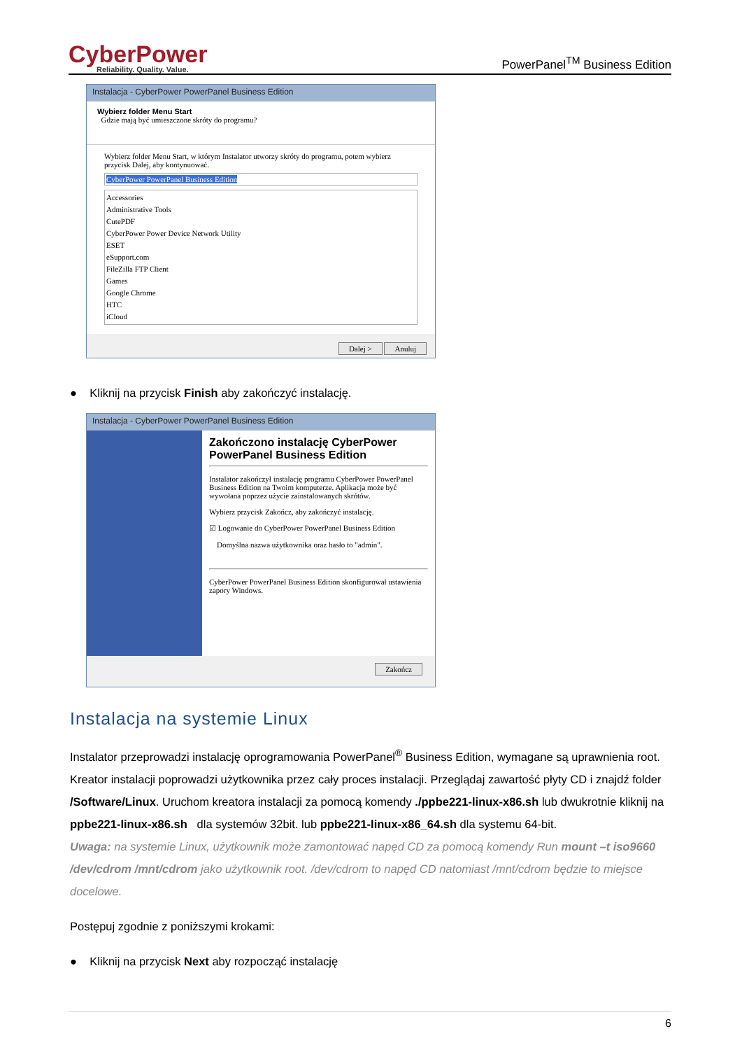CyberPower
Reliability. Quality. Value.
PowerPanel<sup>TM</sup> Business Edition
Instalacja - CyberPower PowerPanel Business Edition
Wybierz folder Menu Start
Gdzie mają być umieszczone skróty do programu?
Wybierz folder Menu Start, w którym Instalator utworzy skróty do programu, potem wybierz przycisk Dalej, aby kontynuować.
CyberPower PowerPanel Business Edition
Accessories
Administrative Tools
CutePDF
CyberPower Power Device Network Utility
ESET
eSupport.com
FileZilla FTP Client
Games
Google Chrome
HTC
iCloud
Dalej > Anuluj
● Kliknij na przycisk Finish aby zakończyć instalację.
Instalacja - CyberPower PowerPanel Business Edition
Zakończono instalację CyberPower PowerPanel Business Edition
Instalator zakończył instalację programu CyberPower PowerPanel Business Edition na Twoim komputerze. Aplikacja może być wywołana poprzez użycie zainstalowanych skrótów.
Wybierz przycisk Zakończ, aby zakończyć instalację.
☑ Logowanie do CyberPower PowerPanel Business Edition
Domyślna nazwa użytkownika oraz hasło to "admin".
CyberPower PowerPanel Business Edition skonfigurował ustawienia zapory Windows.
Zakończ
Instalacja na systemie Linux
Instalator przeprowadzi instalację oprogramowania PowerPanel<sup>®</sup> Business Edition, wymagane są uprawnienia root. Kreator instalacji poprowadzi użytkownika przez cały proces instalacji. Przeglądaj zawartość płyty CD i znajdź folder /Software/Linux. Uruchom kreatora instalacji za pomocą komendy ./ppbe221-linux-x86.sh lub dwukrotnie kliknij na ppbe221-linux-x86.sh dla systemów 32bit. lub ppbe221-linux-x86_64.sh dla systemu 64-bit.
Uwaga: na systemie Linux, użytkownik może zamontować napęd CD za pomocą komendy Run mount –t iso9660 /dev/cdrom /mnt/cdrom jako użytkownik root. /dev/cdrom to napęd CD natomiast /mnt/cdrom będzie to miejsce docelowe.
Postępuj zgodnie z poniższymi krokami:
● Kliknij na przycisk Next aby rozpocząć instalację
6